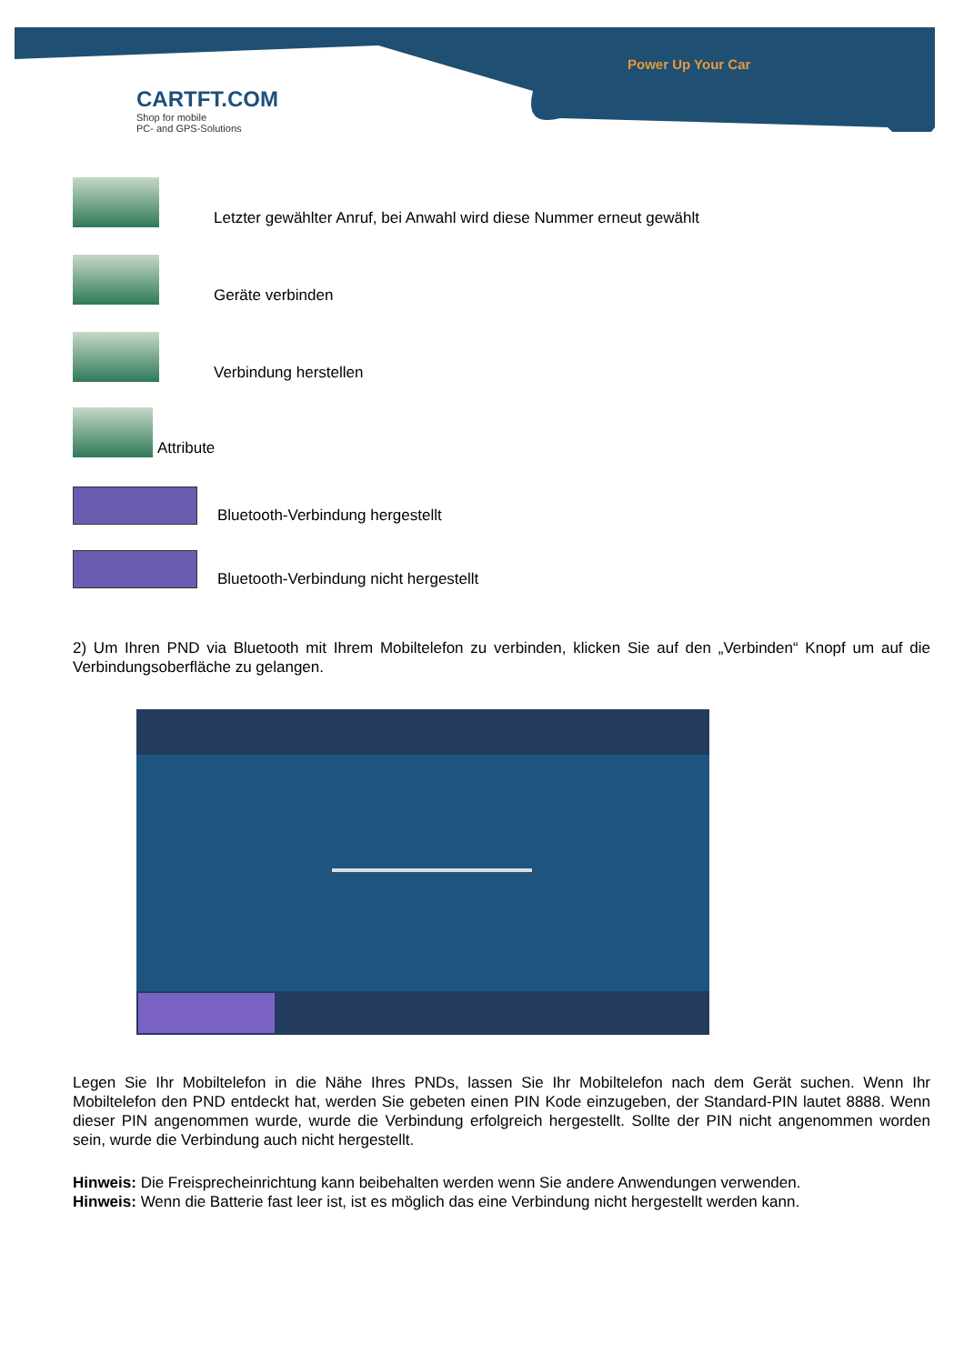CARTFT.COM
Shop for mobile
PC- and GPS-Solutions
Power Up Your Car
Letzter gewählter Anruf, bei Anwahl wird diese Nummer erneut gewählt
Geräte verbinden
Verbindung herstellen
Attribute
Bluetooth-Verbindung hergestellt
Bluetooth-Verbindung nicht hergestellt
2) Um Ihren PND via Bluetooth mit Ihrem Mobiltelefon zu verbinden, klicken Sie auf den „Verbinden“ Knopf um auf die Verbindungsoberfläche zu gelangen.
Legen Sie Ihr Mobiltelefon in die Nähe Ihres PNDs, lassen Sie Ihr Mobiltelefon nach dem Gerät suchen. Wenn Ihr Mobiltelefon den PND entdeckt hat, werden Sie gebeten einen PIN Kode einzugeben, der Standard-PIN lautet 8888. Wenn dieser PIN angenommen wurde, wurde die Verbindung erfolgreich hergestellt. Sollte der PIN nicht angenommen worden sein, wurde die Verbindung auch nicht hergestellt.
Hinweis: Die Freisprecheinrichtung kann beibehalten werden wenn Sie andere Anwendungen verwenden.
Hinweis: Wenn die Batterie fast leer ist, ist es möglich das eine Verbindung nicht hergestellt werden kann.